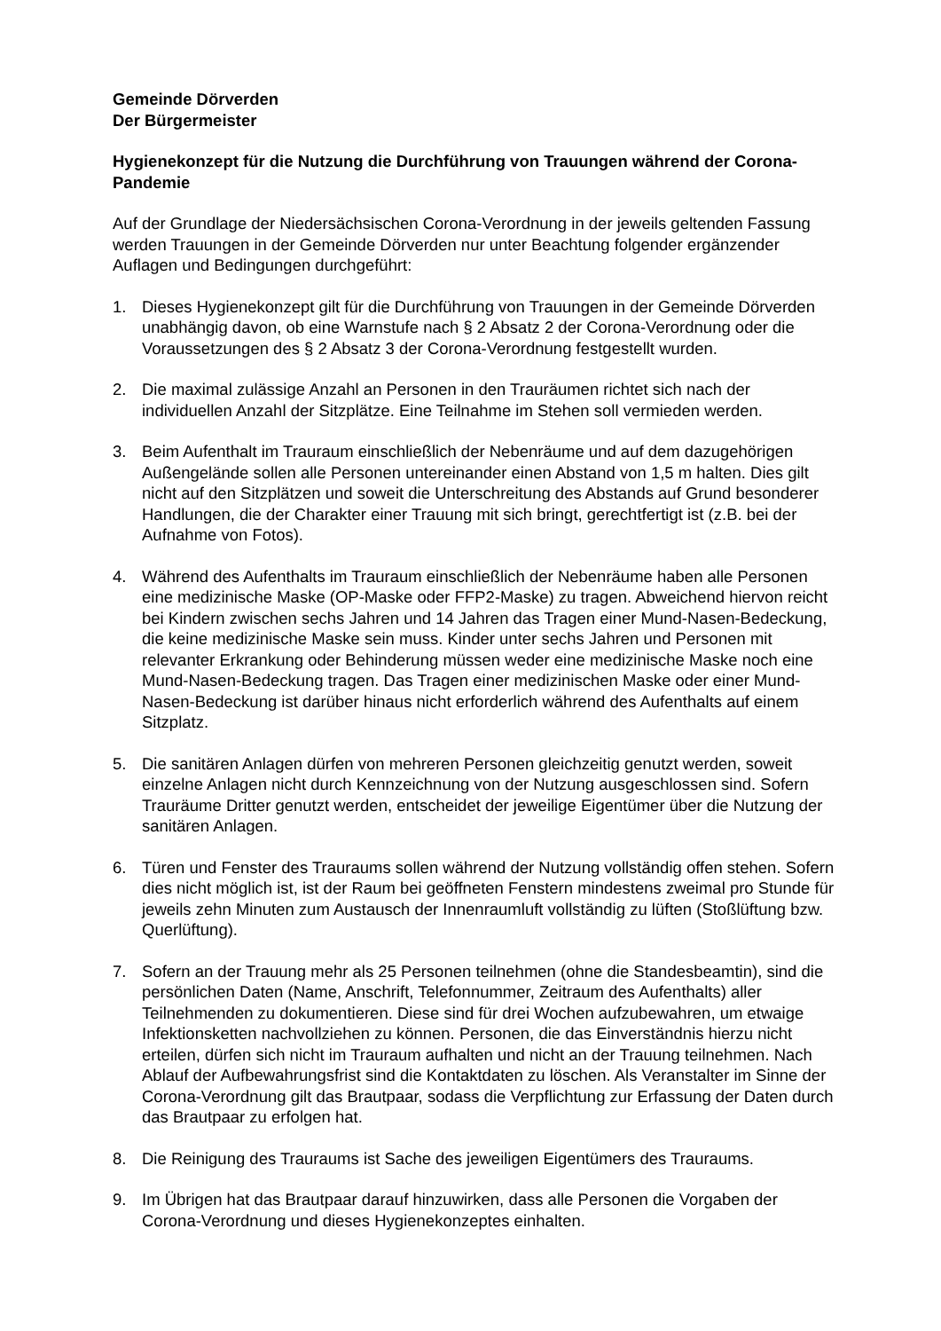Gemeinde Dörverden
Der Bürgermeister
Hygienekonzept für die Nutzung die Durchführung von Trauungen während der Corona-Pandemie
Auf der Grundlage der Niedersächsischen Corona-Verordnung in der jeweils geltenden Fassung werden Trauungen in der Gemeinde Dörverden nur unter Beachtung folgender ergänzender Auflagen und Bedingungen durchgeführt:
1. Dieses Hygienekonzept gilt für die Durchführung von Trauungen in der Gemeinde Dörverden unabhängig davon, ob eine Warnstufe nach § 2 Absatz 2 der Corona-Verordnung oder die Voraussetzungen des § 2 Absatz 3 der Corona-Verordnung festgestellt wurden.
2. Die maximal zulässige Anzahl an Personen in den Trauräumen richtet sich nach der individuellen Anzahl der Sitzplätze. Eine Teilnahme im Stehen soll vermieden werden.
3. Beim Aufenthalt im Trauraum einschließlich der Nebenräume und auf dem dazugehörigen Außengelände sollen alle Personen untereinander einen Abstand von 1,5 m halten. Dies gilt nicht auf den Sitzplätzen und soweit die Unterschreitung des Abstands auf Grund besonderer Handlungen, die der Charakter einer Trauung mit sich bringt, gerechtfertigt ist (z.B. bei der Aufnahme von Fotos).
4. Während des Aufenthalts im Trauraum einschließlich der Nebenräume haben alle Personen eine medizinische Maske (OP-Maske oder FFP2-Maske) zu tragen. Abweichend hiervon reicht bei Kindern zwischen sechs Jahren und 14 Jahren das Tragen einer Mund-Nasen-Bedeckung, die keine medizinische Maske sein muss. Kinder unter sechs Jahren und Personen mit relevanter Erkrankung oder Behinderung müssen weder eine medizinische Maske noch eine Mund-Nasen-Bedeckung tragen. Das Tragen einer medizinischen Maske oder einer Mund-Nasen-Bedeckung ist darüber hinaus nicht erforderlich während des Aufenthalts auf einem Sitzplatz.
5. Die sanitären Anlagen dürfen von mehreren Personen gleichzeitig genutzt werden, soweit einzelne Anlagen nicht durch Kennzeichnung von der Nutzung ausgeschlossen sind. Sofern Trauräume Dritter genutzt werden, entscheidet der jeweilige Eigentümer über die Nutzung der sanitären Anlagen.
6. Türen und Fenster des Trauraums sollen während der Nutzung vollständig offen stehen. Sofern dies nicht möglich ist, ist der Raum bei geöffneten Fenstern mindestens zweimal pro Stunde für jeweils zehn Minuten zum Austausch der Innenraumluft vollständig zu lüften (Stoßlüftung bzw. Querlüftung).
7. Sofern an der Trauung mehr als 25 Personen teilnehmen (ohne die Standesbeamtin), sind die persönlichen Daten (Name, Anschrift, Telefonnummer, Zeitraum des Aufenthalts) aller Teilnehmenden zu dokumentieren. Diese sind für drei Wochen aufzubewahren, um etwaige Infektionsketten nachvollziehen zu können. Personen, die das Einverständnis hierzu nicht erteilen, dürfen sich nicht im Trauraum aufhalten und nicht an der Trauung teilnehmen. Nach Ablauf der Aufbewahrungsfrist sind die Kontaktdaten zu löschen. Als Veranstalter im Sinne der Corona-Verordnung gilt das Brautpaar, sodass die Verpflichtung zur Erfassung der Daten durch das Brautpaar zu erfolgen hat.
8. Die Reinigung des Trauraums ist Sache des jeweiligen Eigentümers des Trauraums.
9. Im Übrigen hat das Brautpaar darauf hinzuwirken, dass alle Personen die Vorgaben der Corona-Verordnung und dieses Hygienekonzeptes einhalten.